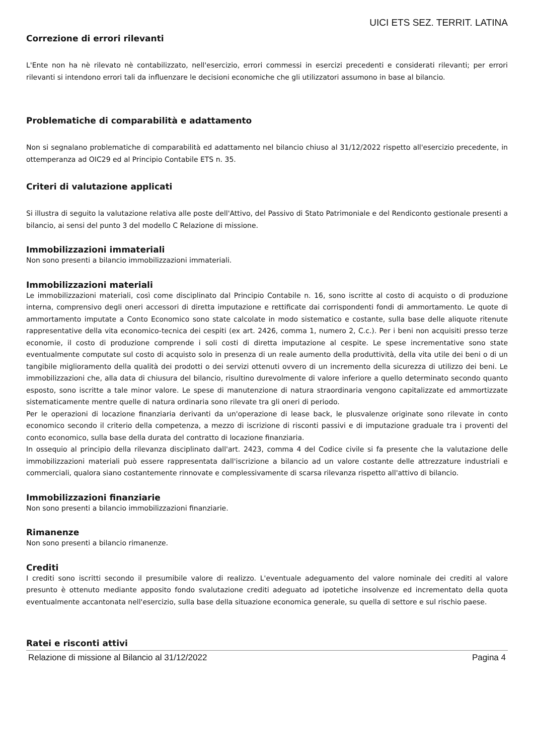UICI ETS SEZ. TERRIT. LATINA
Correzione di errori rilevanti
L'Ente non ha nè rilevato nè contabilizzato, nell'esercizio, errori commessi in esercizi precedenti e considerati rilevanti; per errori rilevanti si intendono errori tali da influenzare le decisioni economiche che gli utilizzatori assumono in base al bilancio.
Problematiche di comparabilità e adattamento
Non si segnalano problematiche di comparabilità ed adattamento nel bilancio chiuso al 31/12/2022 rispetto all'esercizio precedente, in ottemperanza ad OIC29 ed al Principio Contabile ETS n. 35.
Criteri di valutazione applicati
Si illustra di seguito la valutazione relativa alle poste dell'Attivo, del Passivo di Stato Patrimoniale e del Rendiconto gestionale presenti a bilancio, ai sensi del punto 3 del modello C Relazione di missione.
Immobilizzazioni immateriali
Non sono presenti a bilancio immobilizzazioni immateriali.
Immobilizzazioni materiali
Le immobilizzazioni materiali, così come disciplinato dal Principio Contabile n. 16, sono iscritte al costo di acquisto o di produzione interna, comprensivo degli oneri accessori di diretta imputazione e rettificate dai corrispondenti fondi di ammortamento. Le quote di ammortamento imputate a Conto Economico sono state calcolate in modo sistematico e costante, sulla base delle aliquote ritenute rappresentative della vita economico-tecnica dei cespiti (ex art. 2426, comma 1, numero 2, C.c.). Per i beni non acquisiti presso terze economie, il costo di produzione comprende i soli costi di diretta imputazione al cespite. Le spese incrementative sono state eventualmente computate sul costo di acquisto solo in presenza di un reale aumento della produttività, della vita utile dei beni o di un tangibile miglioramento della qualità dei prodotti o dei servizi ottenuti ovvero di un incremento della sicurezza di utilizzo dei beni. Le immobilizzazioni che, alla data di chiusura del bilancio, risultino durevolmente di valore inferiore a quello determinato secondo quanto esposto, sono iscritte a tale minor valore. Le spese di manutenzione di natura straordinaria vengono capitalizzate ed ammortizzate sistematicamente mentre quelle di natura ordinaria sono rilevate tra gli oneri di periodo.
Per le operazioni di locazione finanziaria derivanti da un'operazione di lease back, le plusvalenze originate sono rilevate in conto economico secondo il criterio della competenza, a mezzo di iscrizione di risconti passivi e di imputazione graduale tra i proventi del conto economico, sulla base della durata del contratto di locazione finanziaria.
In ossequio al principio della rilevanza disciplinato dall'art. 2423, comma 4 del Codice civile si fa presente che la valutazione delle immobilizzazioni materiali può essere rappresentata dall'iscrizione a bilancio ad un valore costante delle attrezzature industriali e commerciali, qualora siano costantemente rinnovate e complessivamente di scarsa rilevanza rispetto all'attivo di bilancio.
Immobilizzazioni finanziarie
Non sono presenti a bilancio immobilizzazioni finanziarie.
Rimanenze
Non sono presenti a bilancio rimanenze.
Crediti
I crediti sono iscritti secondo il presumibile valore di realizzo. L'eventuale adeguamento del valore nominale dei crediti al valore presunto è ottenuto mediante apposito fondo svalutazione crediti adeguato ad ipotetiche insolvenze ed incrementato della quota eventualmente accantonata nell'esercizio, sulla base della situazione economica generale, su quella di settore e sul rischio paese.
Ratei e risconti attivi
Relazione di missione al Bilancio al 31/12/2022 Pagina 4